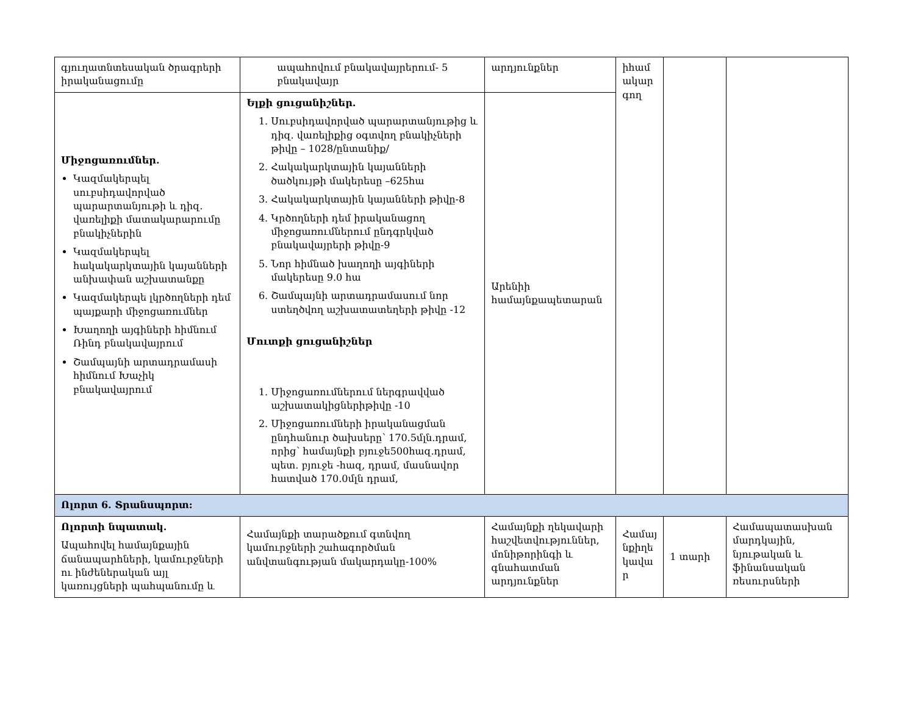| գյուղատնտեսական ծրագրերի իրականացումը | ապահովում բնակավայրերում- 5 բնակավայր | արդյունքներ | իհամ ակար գող | | |
| Միջոցառումներ. Կազմակերպել սուբսիդավորված պարարտանյութի և դիզ. վառելիքի մատակարարումը բնակիչներին Կազմակերպել հակակարկտային կայանների անխափան աշխատանքը Կազմակերպե լկրծողների դեմ պայքարի միջոցառումներ Խաղողի այգիների հիմնում Ռինդ բնակավայրում Շամպայնի արտադրամասի հիմնում Խաչիկ բնակավայրում | Ելքի ցուցանիշներ. 1. Սուբսիդավորված պարարտանյութից և դիզ. վառելիքից օգտվող բնակիչների թիվը – 1028/ընտանիք/ 2. Հակակարկտային կայանների ծածկույթի մակերեսը –625հա 3. Հակակարկտային կայանների թիվը-8 4. Կրծողների դեմ իրականացող միջոցառումներում ընդգրկված բնակավայրերի թիվը-9 5. Նոր հիմնած խաղողի այգիների մակերեսը 9.0 հա 6. Շամպայնի արտադրամասում նոր ստեղծվող աշխատատեղերի թիվը -12 Մուտքի ցուցանիշներ 1. Միջոցառումներում ներգրավված աշխատակիցներիթիվը -10 2. Միջոցառումների իրականացման ընդհանուր ծախսերը՝ 170.5մլն.դրամ, որից՝ համայնքի բյուջե500հազ.դրամ, պետ. բյուջե -հազ, դրամ, մասնավոր հատված 170.0մլն դրամ, | Արենիի համայնքապետարան | | | |
| Ոլորտ 6. Տրանսպորտ: | | | | | |
| Ոլորտի նպատակ. Ապահովել համայնքային ճանապարհների, կամուրջների ու ինժեներական այլ կառույցների պահպանումը և | Համայնքի տարածքում գտնվող կամուրջների շահագործման անվտանգության մակարդակը-100% | Համայնքի ղեկավարի հաշվետվություններ, մոնիթորինգի և գնահատման արդյունքներ | Համայ նքիղե կավա ր | 1 տարի | Համապատասխան մարդկային, նյութական և ֆինանսական ռեսուրսների |